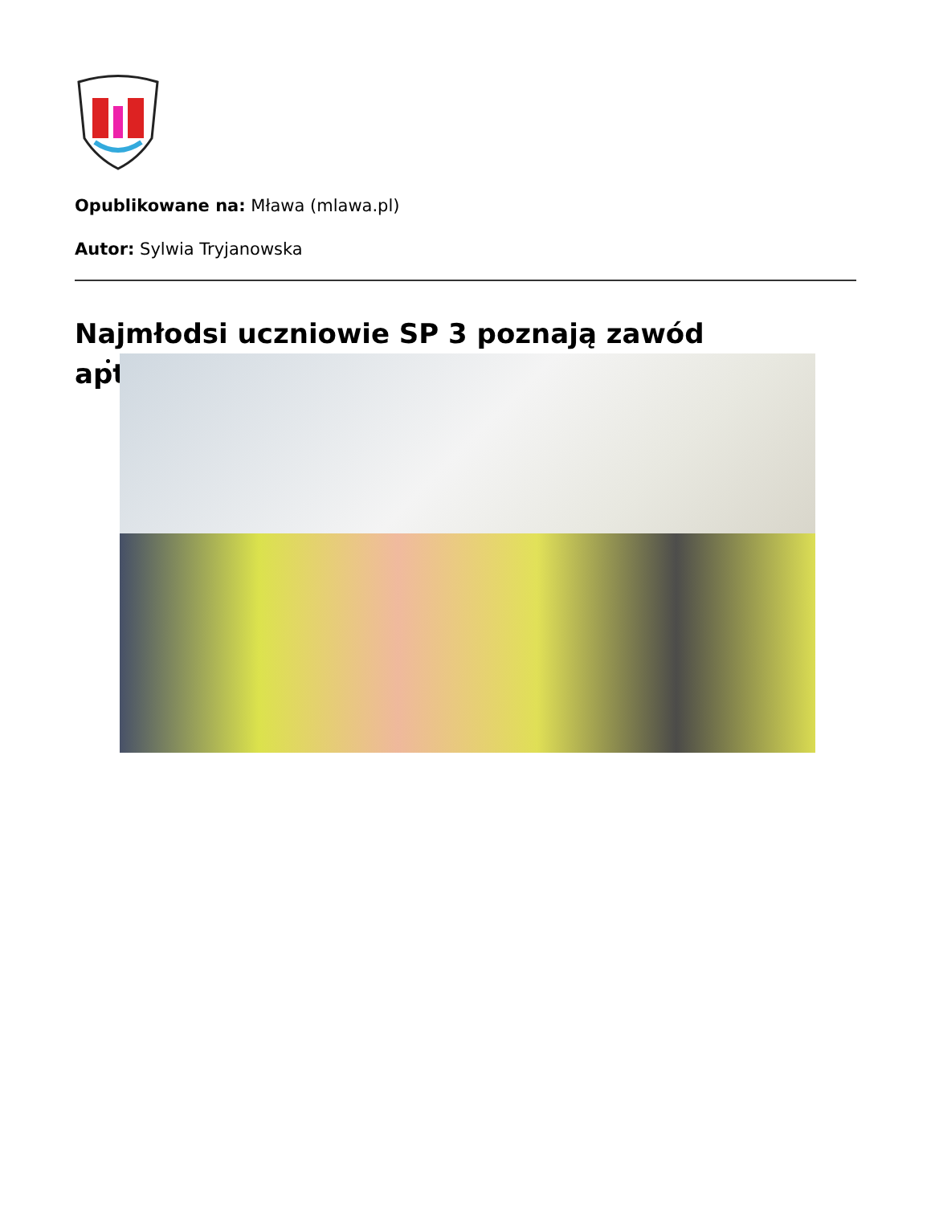Opublikowane na: Mława (mlawa.pl)
Autor: Sylwia Tryjanowska
Najmłodsi uczniowie SP 3 poznają zawód
apt